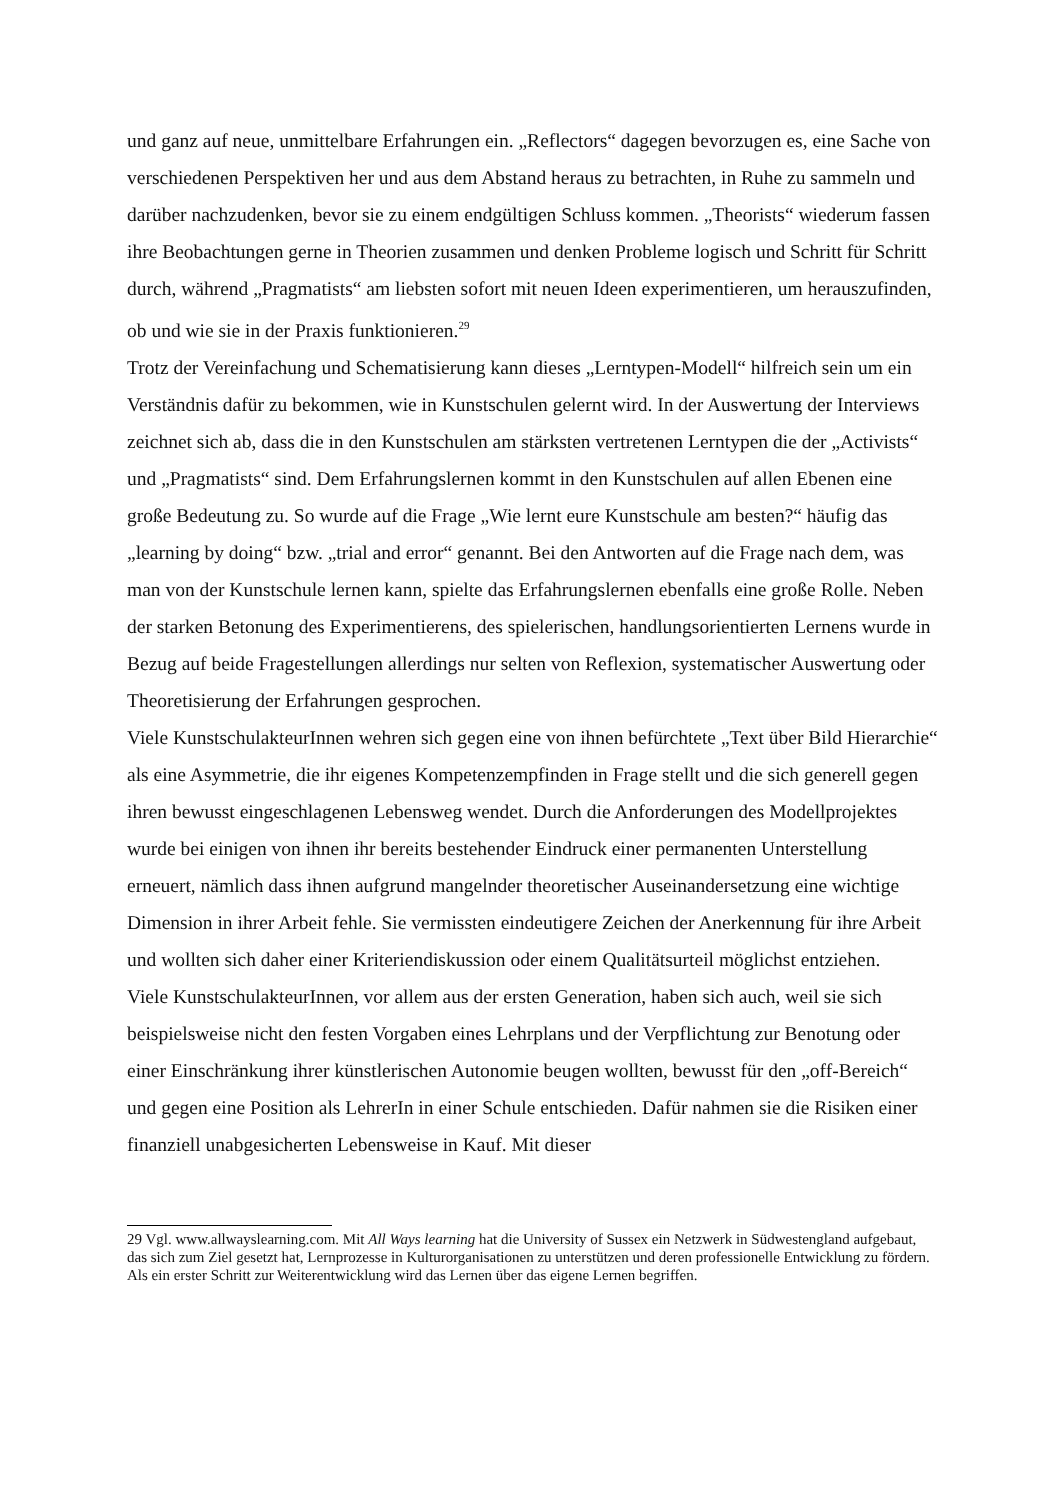und ganz auf neue, unmittelbare Erfahrungen ein. „Reflectors“ dagegen bevorzugen es, eine Sache von verschiedenen Perspektiven her und aus dem Abstand heraus zu betrachten, in Ruhe zu sammeln und darüber nachzudenken, bevor sie zu einem endgültigen Schluss kommen. „Theorists“ wiederum fassen ihre Beobachtungen gerne in Theorien zusammen und denken Probleme logisch und Schritt für Schritt durch, während „Pragmatists“ am liebsten sofort mit neuen Ideen experimentieren, um herauszufinden, ob und wie sie in der Praxis funktionieren.<sup>29</sup>
Trotz der Vereinfachung und Schematisierung kann dieses „Lerntypen-Modell“ hilfreich sein um ein Verständnis dafür zu bekommen, wie in Kunstschulen gelernt wird. In der Auswertung der Interviews zeichnet sich ab, dass die in den Kunstschulen am stärksten vertretenen Lerntypen die der „Activists“ und „Pragmatists“ sind. Dem Erfahrungslernen kommt in den Kunstschulen auf allen Ebenen eine große Bedeutung zu. So wurde auf die Frage „Wie lernt eure Kunstschule am besten?“ häufig das „learning by doing“ bzw. „trial and error“ genannt. Bei den Antworten auf die Frage nach dem, was man von der Kunstschule lernen kann, spielte das Erfahrungslernen ebenfalls eine große Rolle. Neben der starken Betonung des Experimentierens, des spielerischen, handlungsorientierten Lernens wurde in Bezug auf beide Fragestellungen allerdings nur selten von Reflexion, systematischer Auswertung oder Theoretisierung der Erfahrungen gesprochen.
Viele KunstschulakteurInnen wehren sich gegen eine von ihnen befürchtete „Text über Bild Hierarchie“ als eine Asymmetrie, die ihr eigenes Kompetenzempfinden in Frage stellt und die sich generell gegen ihren bewusst eingeschlagenen Lebensweg wendet. Durch die Anforderungen des Modellprojektes wurde bei einigen von ihnen ihr bereits bestehender Eindruck einer permanenten Unterstellung erneuert, nämlich dass ihnen aufgrund mangelnder theoretischer Auseinandersetzung eine wichtige Dimension in ihrer Arbeit fehle. Sie vermissten eindeutigere Zeichen der Anerkennung für ihre Arbeit und wollten sich daher einer Kriteriendiskussion oder einem Qualitätsurteil möglichst entziehen.
Viele KunstschulakteurInnen, vor allem aus der ersten Generation, haben sich auch, weil sie sich beispielsweise nicht den festen Vorgaben eines Lehrplans und der Verpflichtung zur Benotung oder einer Einschränkung ihrer künstlerischen Autonomie beugen wollten, bewusst für den „off-Bereich“ und gegen eine Position als LehrerIn in einer Schule entschieden. Dafür nahmen sie die Risiken einer finanziell unabgesicherten Lebensweise in Kauf. Mit dieser
29 Vgl. www.allwayslearning.com. Mit All Ways learning hat die University of Sussex ein Netzwerk in Südwestengland aufgebaut, das sich zum Ziel gesetzt hat, Lernprozesse in Kulturorganisationen zu unterstützen und deren professionelle Entwicklung zu fördern. Als ein erster Schritt zur Weiterentwicklung wird das Lernen über das eigene Lernen begriffen.